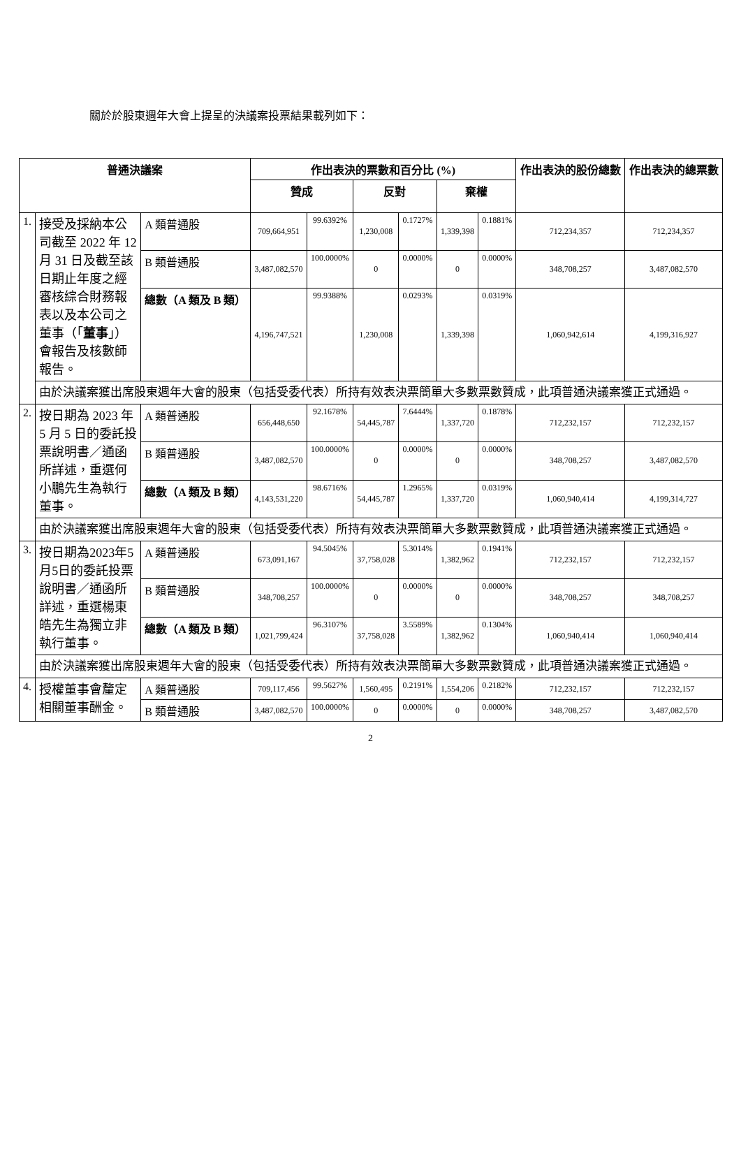關於於股東週年大會上提呈的決議案投票結果載列如下：
| 普通決議案 | | | 作出表決的票數和百分比 (%) | | | | | | 作出表決的股份總數 | 作出表決的總票數 |
| --- | --- | --- | --- | --- | --- | --- | --- | --- | --- | --- |
| | | | 贊成 | | 反對 | | 棄權 | | | |
| 1. | 接受及採納本公司截至 2022 年 12 月 31 日及截至該日期止年度之經審核綜合財務報表以及本公司之董事（「 董事 」）會報告及核數師報告。 | A 類普通股 | 709,664,951 | 99.6392% | 1,230,008 | 0.1727% | 1,339,398 | 0.1881% | 712,234,357 | 712,234,357 |
| | | B 類普通股 | 3,487,082,570 | 100.0000% | 0 | 0.0000% | 0 | 0.0000% | 348,708,257 | 3,487,082,570 |
| | | 總數（A 類及 B 類） | 4,196,747,521 | 99.9388% | 1,230,008 | 0.0293% | 1,339,398 | 0.0319% | 1,060,942,614 | 4,199,316,927 |
| | 由於決議案獲出席股東週年大會的股東（包括受委代表）所持有效表決票簡單大多數票數贊成，此項普通決議案獲正式通過。 | | | | | | | | | |
| 2. | 按日期為 2023 年 5 月 5 日的委託投票說明書／通函所詳述，重選何小鵬先生為執行董事。 | A 類普通股 | 656,448,650 | 92.1678% | 54,445,787 | 7.6444% | 1,337,720 | 0.1878% | 712,232,157 | 712,232,157 |
| | | B 類普通股 | 3,487,082,570 | 100.0000% | 0 | 0.0000% | 0 | 0.0000% | 348,708,257 | 3,487,082,570 |
| | | 總數（A 類及 B 類） | 4,143,531,220 | 98.6716% | 54,445,787 | 1.2965% | 1,337,720 | 0.0319% | 1,060,940,414 | 4,199,314,727 |
| | 由於決議案獲出席股東週年大會的股東（包括受委代表）所持有效表決票簡單大多數票數贊成，此項普通決議案獲正式通過。 | | | | | | | | | |
| 3. | 按日期為2023年5月5日的委託投票說明書／通函所詳述，重選楊東皓先生為獨立非執行董事。 | A 類普通股 | 673,091,167 | 94.5045% | 37,758,028 | 5.3014% | 1,382,962 | 0.1941% | 712,232,157 | 712,232,157 |
| | | B 類普通股 | 348,708,257 | 100.0000% | 0 | 0.0000% | 0 | 0.0000% | 348,708,257 | 348,708,257 |
| | | 總數（A 類及 B 類） | 1,021,799,424 | 96.3107% | 37,758,028 | 3.5589% | 1,382,962 | 0.1304% | 1,060,940,414 | 1,060,940,414 |
| | 由於決議案獲出席股東週年大會的股東（包括受委代表）所持有效表決票簡單大多數票數贊成，此項普通決議案獲正式通過。 | | | | | | | | | |
| 4. | 授權董事會釐定相關董事酬金。 | A 類普通股 | 709,117,456 | 99.5627% | 1,560,495 | 0.2191% | 1,554,206 | 0.2182% | 712,232,157 | 712,232,157 |
| | | B 類普通股 | 3,487,082,570 | 100.0000% | 0 | 0.0000% | 0 | 0.0000% | 348,708,257 | 3,487,082,570 |
2